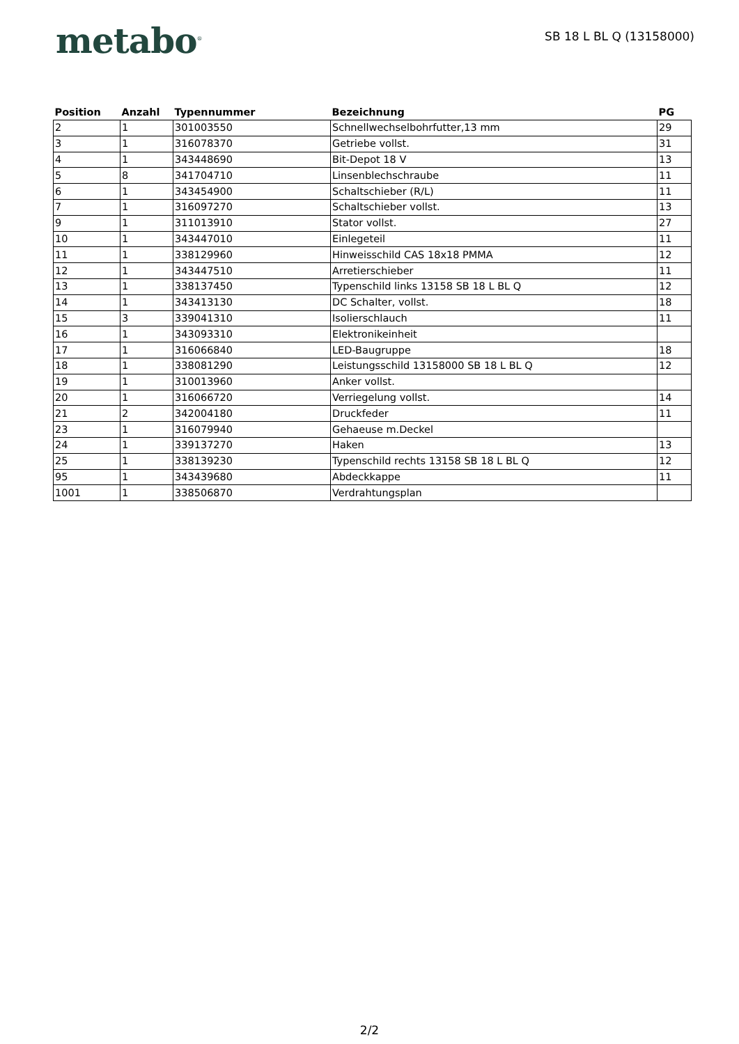metabo<sup>®</sup>
SB 18 L BL Q (13158000)
| Position | Anzahl | Typennummer | Bezeichnung | PG |
| --- | --- | --- | --- | --- |
| 2 | 1 | 301003550 | Schnellwechselbohrfutter,13 mm | 29 |
| 3 | 1 | 316078370 | Getriebe vollst. | 31 |
| 4 | 1 | 343448690 | Bit-Depot 18 V | 13 |
| 5 | 8 | 341704710 | Linsenblechschraube | 11 |
| 6 | 1 | 343454900 | Schaltschieber (R/L) | 11 |
| 7 | 1 | 316097270 | Schaltschieber vollst. | 13 |
| 9 | 1 | 311013910 | Stator vollst. | 27 |
| 10 | 1 | 343447010 | Einlegeteil | 11 |
| 11 | 1 | 338129960 | Hinweisschild CAS 18x18 PMMA | 12 |
| 12 | 1 | 343447510 | Arretierschieber | 11 |
| 13 | 1 | 338137450 | Typenschild links 13158 SB 18 L BL Q | 12 |
| 14 | 1 | 343413130 | DC Schalter, vollst. | 18 |
| 15 | 3 | 339041310 | Isolierschlauch | 11 |
| 16 | 1 | 343093310 | Elektronikeinheit | |
| 17 | 1 | 316066840 | LED-Baugruppe | 18 |
| 18 | 1 | 338081290 | Leistungsschild 13158000 SB 18 L BL Q | 12 |
| 19 | 1 | 310013960 | Anker vollst. | |
| 20 | 1 | 316066720 | Verriegelung vollst. | 14 |
| 21 | 2 | 342004180 | Druckfeder | 11 |
| 23 | 1 | 316079940 | Gehaeuse m.Deckel | |
| 24 | 1 | 339137270 | Haken | 13 |
| 25 | 1 | 338139230 | Typenschild rechts 13158 SB 18 L BL Q | 12 |
| 95 | 1 | 343439680 | Abdeckkappe | 11 |
| 1001 | 1 | 338506870 | Verdrahtungsplan | |
2/2